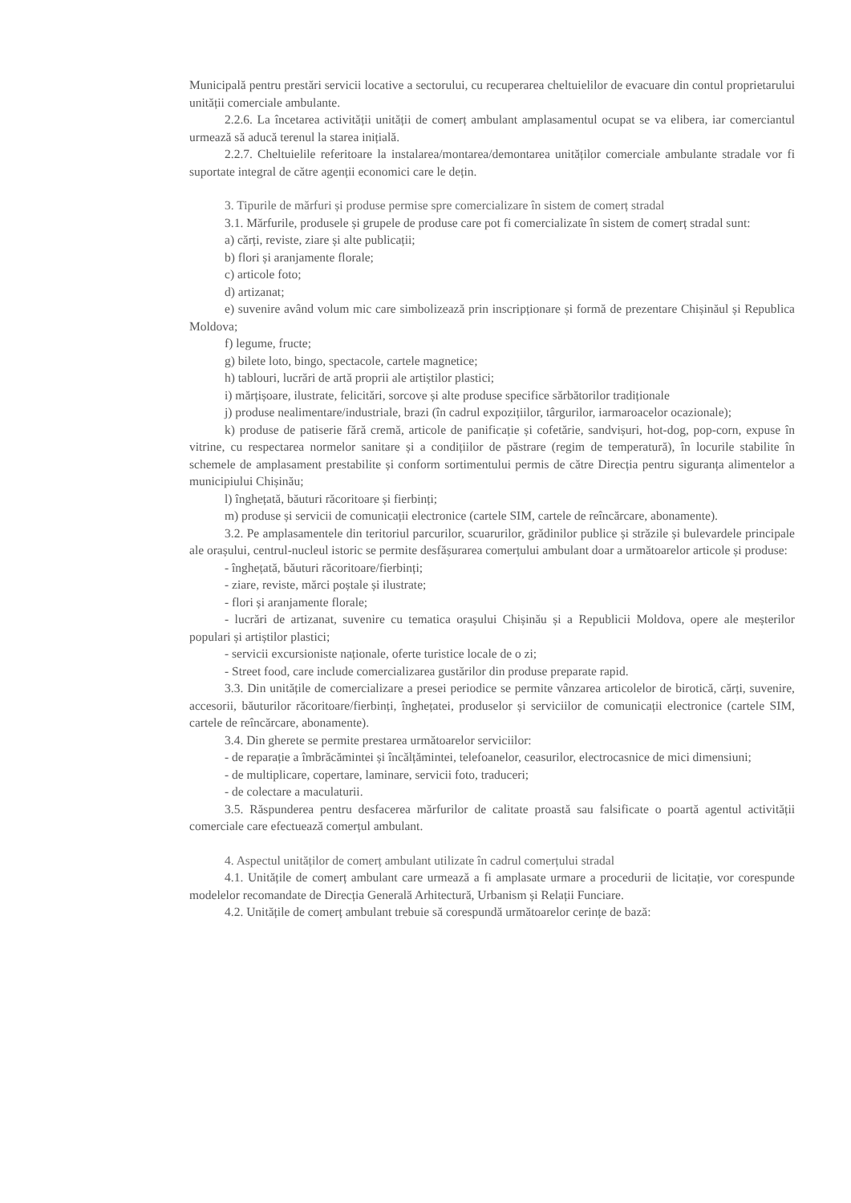Municipală pentru prestări servicii locative a sectorului, cu recuperarea cheltuielilor de evacuare din contul proprietarului unității comerciale ambulante.
2.2.6. La încetarea activității unității de comerț ambulant amplasamentul ocupat se va elibera, iar comerciantul urmează să aducă terenul la starea inițială.
2.2.7. Cheltuielile referitoare la instalarea/montarea/demontarea unităților comerciale ambulante stradale vor fi suportate integral de către agenții economici care le dețin.
3. Tipurile de mărfuri și produse permise spre comercializare în sistem de comerț stradal
3.1. Mărfurile, produsele și grupele de produse care pot fi comercializate în sistem de comerț stradal sunt:
a) cărți, reviste, ziare și alte publicații;
b) flori și aranjamente florale;
c) articole foto;
d) artizanat;
e) suvenire având volum mic care simbolizează prin inscripționare și formă de prezentare Chișinăul și Republica Moldova;
f) legume, fructe;
g) bilete loto, bingo, spectacole, cartele magnetice;
h) tablouri, lucrări de artă proprii ale artiștilor plastici;
i) mărțișoare, ilustrate, felicitări, sorcove și alte produse specifice sărbătorilor tradiționale
j) produse nealimentare/industriale, brazi (în cadrul expozițiilor, târgurilor, iarmaroacelor ocazionale);
k) produse de patiserie fără cremă, articole de panificație și cofetărie, sandvișuri, hot-dog, pop-corn, expuse în vitrine, cu respectarea normelor sanitare și a condițiilor de păstrare (regim de temperatură), în locurile stabilite în schemele de amplasament prestabilite și conform sortimentului permis de către Direcția pentru siguranța alimentelor a municipiului Chișinău;
l) înghețată, băuturi răcoritoare și fierbinți;
m) produse și servicii de comunicații electronice (cartele SIM, cartele de reîncărcare, abonamente).
3.2. Pe amplasamentele din teritoriul parcurilor, scuarurilor, grădinilor publice și străzile și bulevardele principale ale orașului, centrul-nucleul istoric se permite desfășurarea comerțului ambulant doar a următoarelor articole și produse:
- înghețată, băuturi răcoritoare/fierbinți;
- ziare, reviste, mărci poștale și ilustrate;
- flori și aranjamente florale;
- lucrări de artizanat, suvenire cu tematica orașului Chișinău și a Republicii Moldova, opere ale meșterilor populari și artiștilor plastici;
- servicii excursioniste naționale, oferte turistice locale de o zi;
- Street food, care include comercializarea gustărilor din produse preparate rapid.
3.3. Din unitățile de comercializare a presei periodice se permite vânzarea articolelor de birotică, cărți, suvenire, accesorii, băuturilor răcoritoare/fierbinți, înghețatei, produselor și serviciilor de comunicații electronice (cartele SIM, cartele de reîncărcare, abonamente).
3.4. Din gherete se permite prestarea următoarelor serviciilor:
- de reparație a îmbrăcămintei și încălțămintei, telefoanelor, ceasurilor, electrocasnice de mici dimensiuni;
- de multiplicare, copertare, laminare, servicii foto, traduceri;
- de colectare a maculaturii.
3.5. Răspunderea pentru desfacerea mărfurilor de calitate proastă sau falsificate o poartă agentul activității comerciale care efectuează comerțul ambulant.
4. Aspectul unităților de comerț ambulant utilizate în cadrul comerțului stradal
4.1. Unitățile de comerț ambulant care urmează a fi amplasate urmare a procedurii de licitație, vor corespunde modelelor recomandate de Direcția Generală Arhitectură, Urbanism și Relații Funciare.
4.2. Unitățile de comerț ambulant trebuie să corespundă următoarelor cerințe de bază: